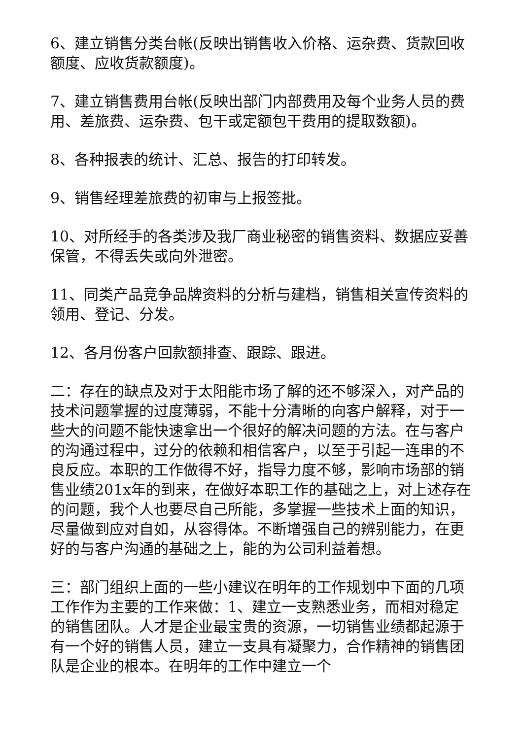6、建立销售分类台帐(反映出销售收入价格、运杂费、货款回收额度、应收货款额度)。
7、建立销售费用台帐(反映出部门内部费用及每个业务人员的费用、差旅费、运杂费、包干或定额包干费用的提取数额)。
8、各种报表的统计、汇总、报告的打印转发。
9、销售经理差旅费的初审与上报签批。
10、对所经手的各类涉及我厂商业秘密的销售资料、数据应妥善保管，不得丢失或向外泄密。
11、同类产品竞争品牌资料的分析与建档，销售相关宣传资料的领用、登记、分发。
12、各月份客户回款额排查、跟踪、跟进。
二：存在的缺点及对于太阳能市场了解的还不够深入，对产品的技术问题掌握的过度薄弱，不能十分清晰的向客户解释，对于一些大的问题不能快速拿出一个很好的解决问题的方法。在与客户的沟通过程中，过分的依赖和相信客户，以至于引起一连串的不良反应。本职的工作做得不好，指导力度不够，影响市场部的销售业绩201x年的到来，在做好本职工作的基础之上，对上述存在的问题，我个人也要尽自己所能，多掌握一些技术上面的知识，尽量做到应对自如，从容得体。不断增强自己的辨别能力，在更好的与客户沟通的基础之上，能的为公司利益着想。
三：部门组织上面的一些小建议在明年的工作规划中下面的几项工作作为主要的工作来做：1、建立一支熟悉业务，而相对稳定的销售团队。人才是企业最宝贵的资源，一切销售业绩都起源于有一个好的销售人员，建立一支具有凝聚力，合作精神的销售团队是企业的根本。在明年的工作中建立一个